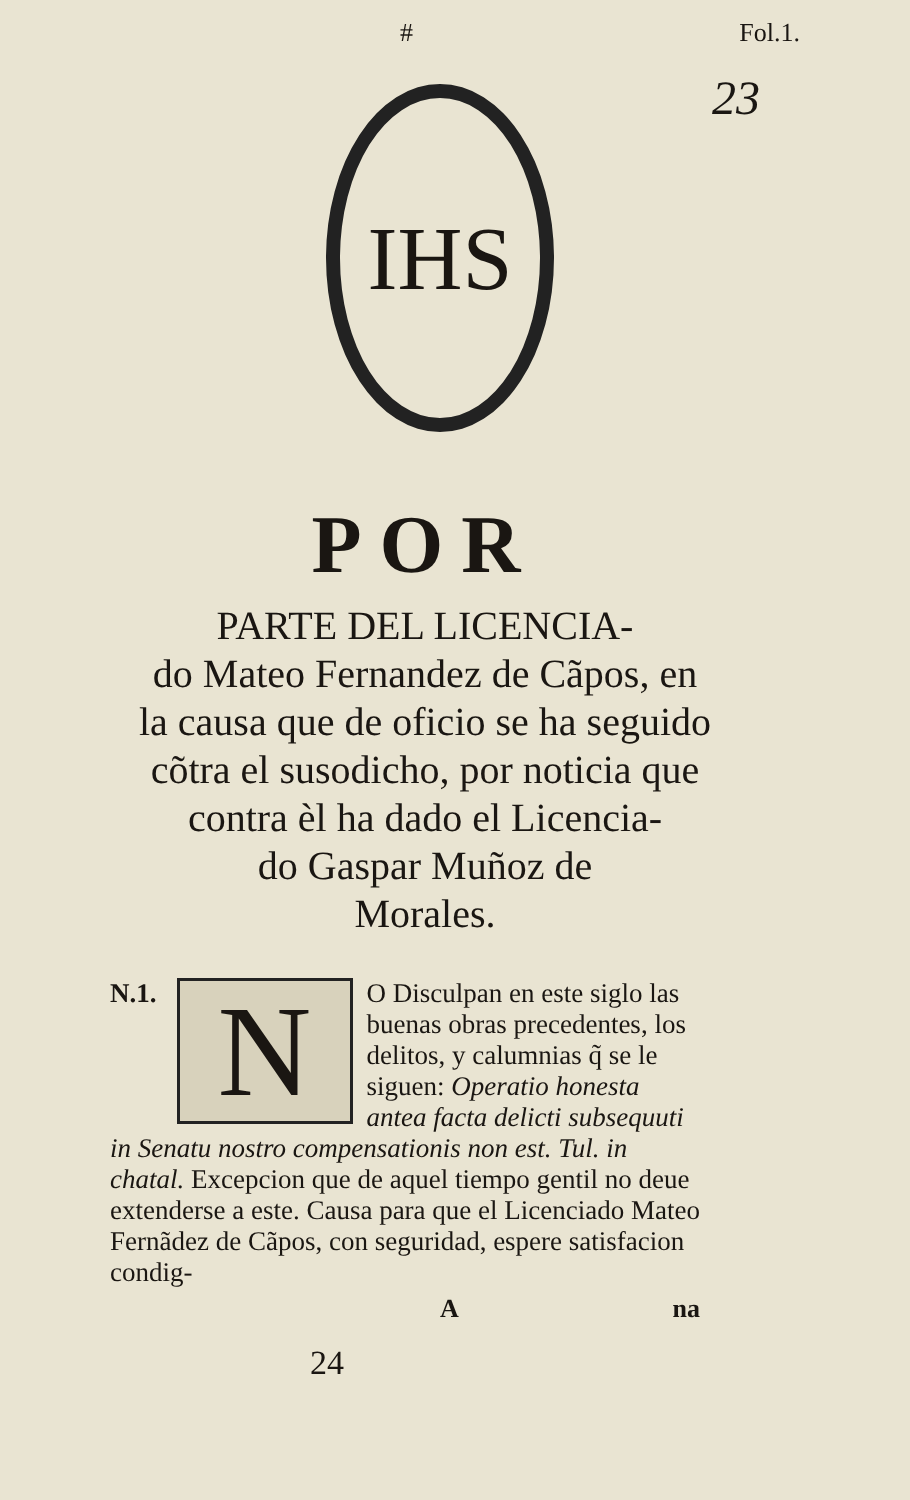# Fol.1.
23
IHS
POR
PARTE DEL LICENCIA-
do Mateo Fernandez de Cãpos, en
la causa que de oficio se ha seguido
cõtra el susodicho, por noticia que
contra èl ha dado el Licencia-
do Gaspar Muñoz de
Morales.
N.1.
N
O Disculpan en este siglo las buenas obras precedentes, los delitos, y calumnias q̃ se le siguen: Operatio honesta antea facta delicti subsequuti in Senatu nostro compensationis non est. Tul. in chatal. Excepcion que de aquel tiempo gentil no deue extenderse a este. Causa para que el Licenciado Mateo Fernãdez de Cãpos, con seguridad, espere satisfacion condig-
Ana
24